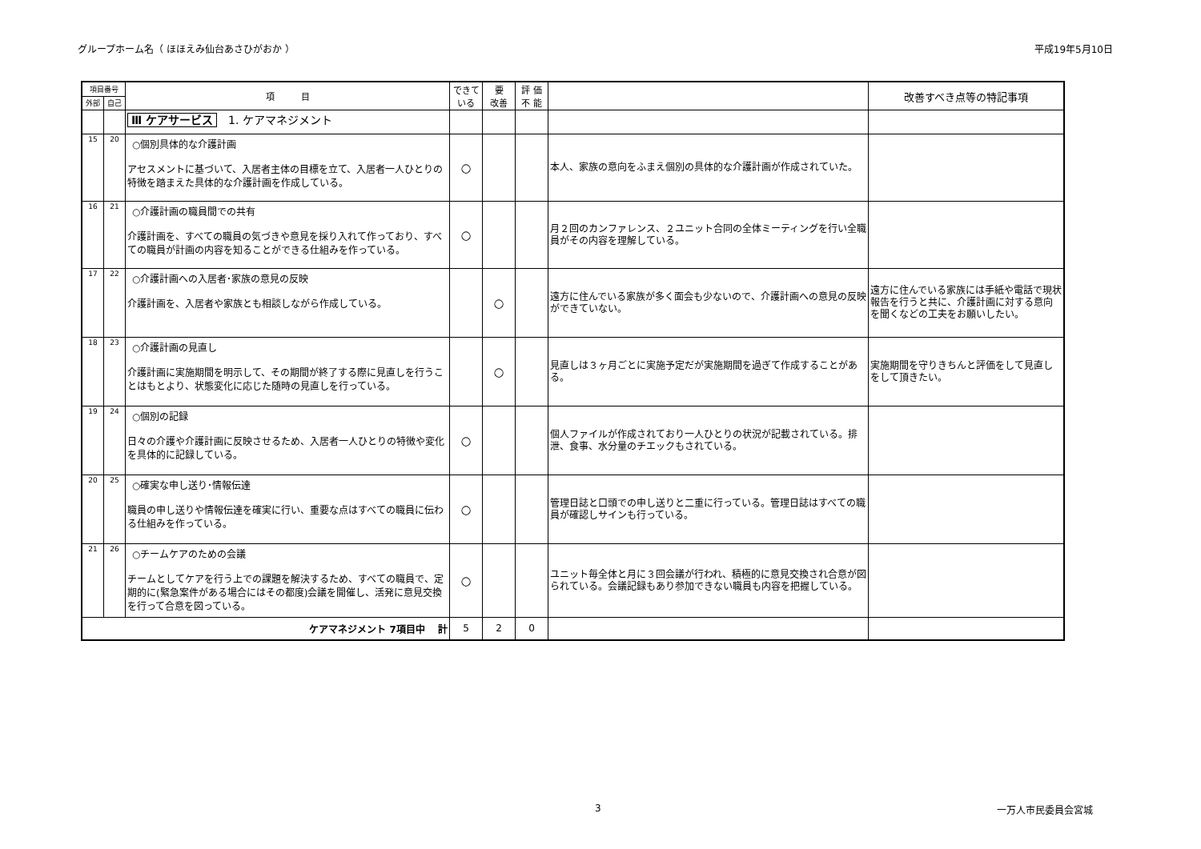グループホーム名（ ほほえみ仙台あさひがおか ） 平成19年5月10日
| 項目番号 | | 項 目 | できて いる | 要 改善 | 評 価 不 能 | | 改善すべき点等の特記事項 |
| --- | --- | --- | --- | --- | --- | --- | --- |
| 外部 | 自己 | | | | | | |
| | | Ⅲ ケアサービス 1. ケアマネジメント | | | | | |
| 15 | 20 | ○個別具体的な介護計画 アセスメントに基づいて、入居者主体の目標を立て、入居者一人ひとりの特徴を踏まえた具体的な介護計画を作成している。 | ○ | | | 本人、家族の意向をふまえ個別の具体的な介護計画が作成されていた。 | |
| 16 | 21 | ○介護計画の職員間での共有 介護計画を、すべての職員の気づきや意見を採り入れて作っており、すべての職員が計画の内容を知ることができる仕組みを作っている。 | ○ | | | 月２回のカンファレンス、２ユニット合同の全体ミーティングを行い全職員がその内容を理解している。 | |
| 17 | 22 | ○介護計画への入居者･家族の意見の反映 介護計画を、入居者や家族とも相談しながら作成している。 | | ○ | | 遠方に住んでいる家族が多く面会も少ないので、介護計画への意見の反映ができていない。 | 遠方に住んでいる家族には手紙や電話で現状報告を行うと共に、介護計画に対する意向を聞くなどの工夫をお願いしたい。 |
| 18 | 23 | ○介護計画の見直し 介護計画に実施期間を明示して、その期間が終了する際に見直しを行うことはもとより、状態変化に応じた随時の見直しを行っている。 | | ○ | | 見直しは３ヶ月ごとに実施予定だが実施期間を過ぎて作成することがある。 | 実施期間を守りきちんと評価をして見直しをして頂きたい。 |
| 19 | 24 | ○個別の記録 日々の介護や介護計画に反映させるため、入居者一人ひとりの特徴や変化を具体的に記録している。 | ○ | | | 個人ファイルが作成されており一人ひとりの状況が記載されている。排泄、食事、水分量のチエックもされている。 | |
| 20 | 25 | ○確実な申し送り･情報伝達 職員の申し送りや情報伝達を確実に行い、重要な点はすべての職員に伝わる仕組みを作っている。 | ○ | | | 管理日誌と口頭での申し送りと二重に行っている。管理日誌はすべての職員が確認しサインも行っている。 | |
| 21 | 26 | ○チームケアのための会議 チームとしてケアを行う上での課題を解決するため、すべての職員で、定期的に(緊急案件がある場合にはその都度)会議を開催し、活発に意見交換を行って合意を図っている。 | ○ | | | ユニット毎全体と月に３回会議が行われ、積極的に意見交換され合意が図られている。会議記録もあり参加できない職員も内容を把握している。 | |
| ケアマネジメント 7項目中 計 | | | 5 | 2 | 0 | | |
3 一万人市民委員会宮城